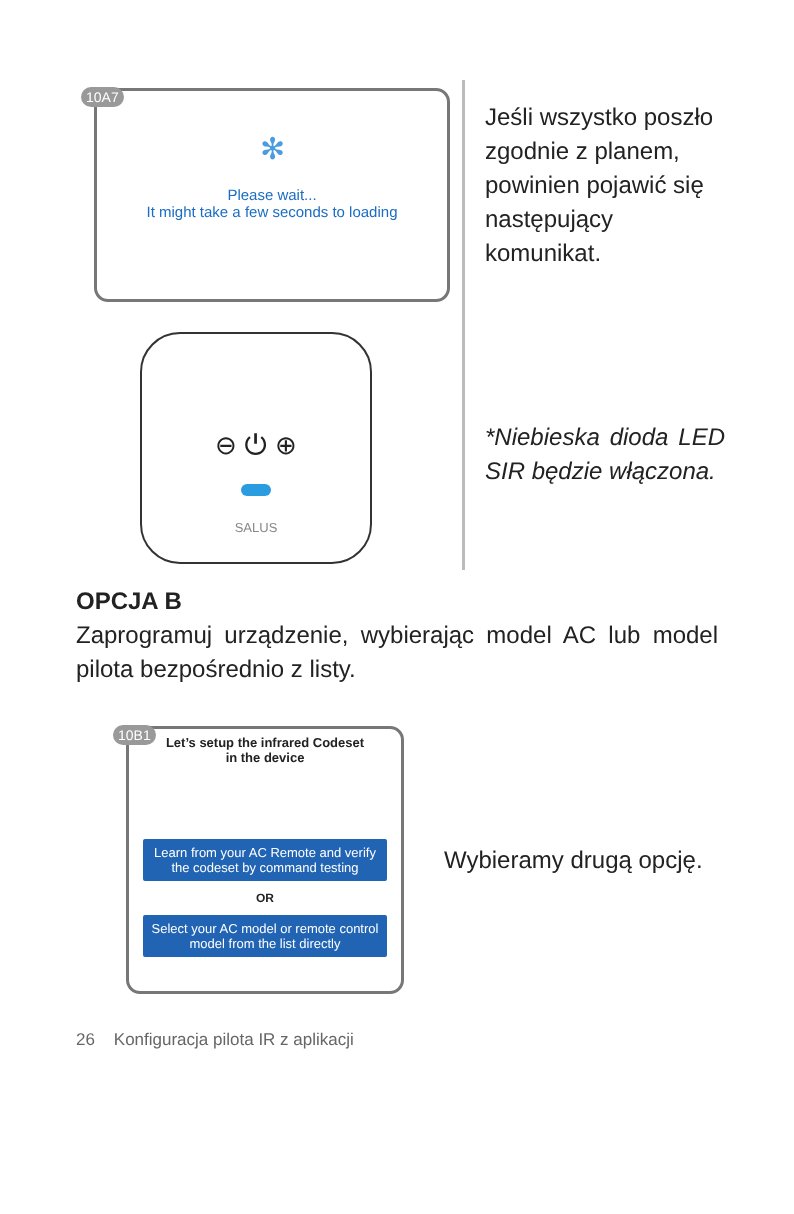10A7
✻
Please wait...
It might take a few seconds to loading
⊖ ⏻ ⊕
SALUS
Jeśli wszystko poszło zgodnie z planem, powinien pojawić się następujący komunikat.
*Niebieska dioda LED SIR będzie włączona.
OPCJA B
Zaprogramuj urządzenie, wybierając model AC lub model pilota bezpośrednio z listy.
10B1
Let’s setup the infrared Codeset
in the device
Learn from your AC Remote and verify the codeset by command testing
OR
Select your AC model or remote control model from the list directly
Wybieramy drugą opcję.
26 Konfiguracja pilota IR z aplikacji